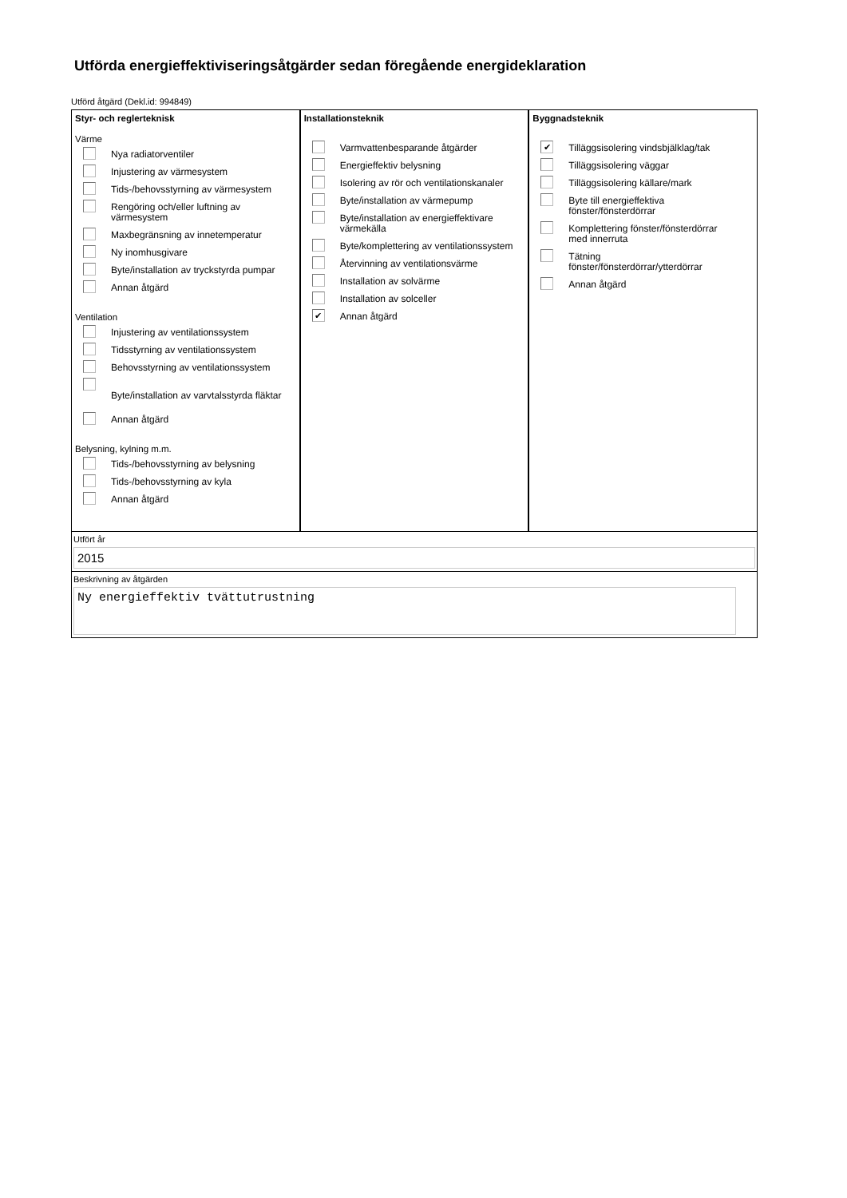Utförda energieffektiviseringsåtgärder sedan föregående energideklaration
Utförd åtgärd (Dekl.id: 994849)
Styr- och reglerteknisk
Värme
Nya radiatorventiler
Injustering av värmesystem
Tids-/behovsstyrning av värmesystem
Rengöring och/eller luftning av
värmesystem
Maxbegränsning av innetemperatur
Ny inomhusgivare
Byte/installation av tryckstyrda pumpar
Annan åtgärd
Ventilation
Injustering av ventilationssystem
Tidsstyrning av ventilationssystem
Behovsstyrning av ventilationssystem
Byte/installation av varvtalsstyrda fläktar
Annan åtgärd
Belysning, kylning m.m.
Tids-/behovsstyrning av belysning
Tids-/behovsstyrning av kyla
Annan åtgärd
Installationsteknik
Varmvattenbesparande åtgärder
Energieffektiv belysning
Isolering av rör och ventilationskanaler
Byte/installation av värmepump
Byte/installation av energieffektivare
värmekälla
Byte/komplettering av ventilationssystem
Återvinning av ventilationsvärme
Installation av solvärme
Installation av solceller
✔
Annan åtgärd
Byggnadsteknik
✔
Tilläggsisolering vindsbjälklag/tak
Tilläggsisolering väggar
Tilläggsisolering källare/mark
Byte till energieffektiva
fönster/fönsterdörrar
Komplettering fönster/fönsterdörrar
med innerruta
Tätning
fönster/fönsterdörrar/ytterdörrar
Annan åtgärd
Utfört år
2015
Beskrivning av åtgärden
Ny energieffektiv tvättutrustning